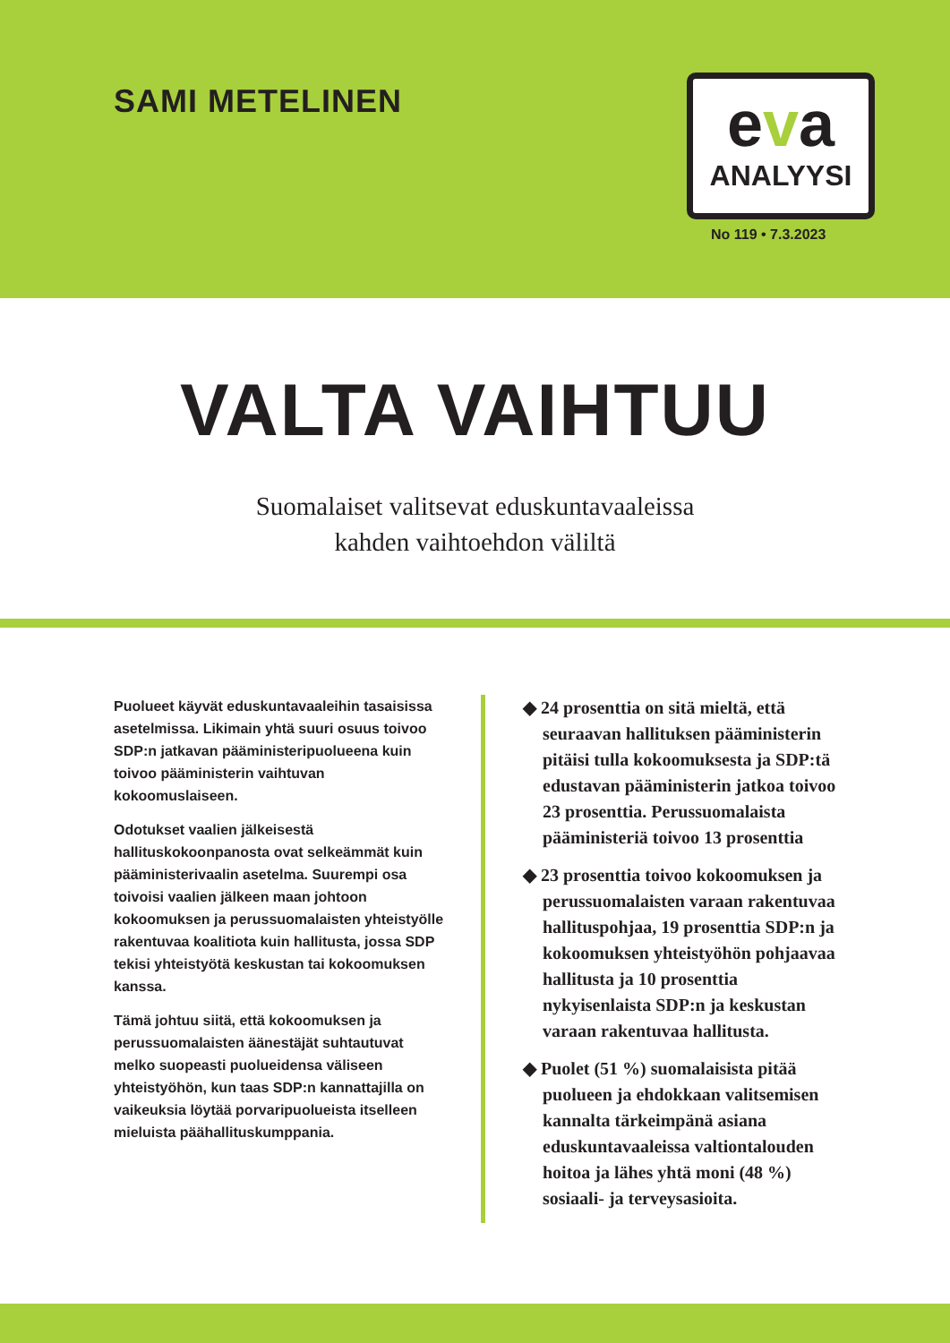SAMI METELINEN
eva
ANALYYSI
No 119 • 7.3.2023
VALTA VAIHTUU
Suomalaiset valitsevat eduskuntavaaleissa
kahden vaihtoehdon väliltä
Puolueet käyvät eduskuntavaaleihin tasaisissa asetelmissa. Likimain yhtä suuri osuus toivoo SDP:n jatkavan pääministeripuolueena kuin toivoo pääministerin vaihtuvan kokoomuslaiseen.
Odotukset vaalien jälkeisestä hallituskokoonpanosta ovat selkeämmät kuin pääministerivaalin asetelma. Suurempi osa toivoisi vaalien jälkeen maan johtoon kokoomuksen ja perussuomalaisten yhteistyölle rakentuvaa koalitiota kuin hallitusta, jossa SDP tekisi yhteistyötä keskustan tai kokoomuksen kanssa.
Tämä johtuu siitä, että kokoomuksen ja perussuomalaisten äänestäjät suhtautuvat melko suopeasti puolueidensa väliseen yhteistyöhön, kun taas SDP:n kannattajilla on vaikeuksia löytää porvaripuolueista itselleen mieluista päähallituskumppania.
◆ 24 prosenttia on sitä mieltä, että seuraavan hallituksen pääministerin pitäisi tulla kokoomuksesta ja SDP:tä edustavan pääministerin jatkoa toivoo 23 prosenttia. Perussuomalaista pääministeriä toivoo 13 prosenttia
◆ 23 prosenttia toivoo kokoomuksen ja perussuomalaisten varaan rakentuvaa hallituspohjaa, 19 prosenttia SDP:n ja kokoomuksen yhteistyöhön pohjaavaa hallitusta ja 10 prosenttia nykyisenlaista SDP:n ja keskustan varaan rakentuvaa hallitusta.
◆ Puolet (51 %) suomalaisista pitää puolueen ja ehdokkaan valitsemisen kannalta tärkeimpänä asiana eduskuntavaaleissa valtiontalouden hoitoa ja lähes yhtä moni (48 %) sosiaali- ja terveysasioita.